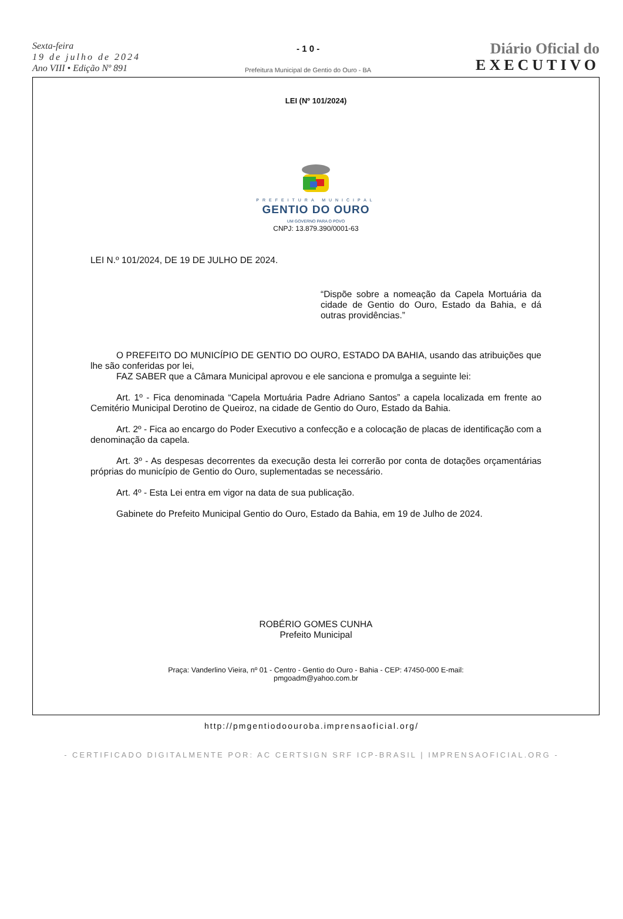Sexta-feira
19 de julho de 2024
Ano VIII • Edição Nº 891
- 1 0 -
Prefeitura Municipal de Gentio do Ouro - BA
Diário Oficial do
EXECUTIVO
LEI (Nº 101/2024)
PREFEITURA MUNICIPAL
GENTIO DO OURO
UM GOVERNO PARA O POVO
CNPJ: 13.879.390/0001-63
LEI N.º 101/2024, DE 19 DE JULHO DE 2024.
“Dispõe sobre a nomeação da Capela Mortuária da cidade de Gentio do Ouro, Estado da Bahia, e dá outras providências.”
O PREFEITO DO MUNICÍPIO DE GENTIO DO OURO, ESTADO DA BAHIA, usando das atribuições que lhe são conferidas por lei,
FAZ SABER que a Câmara Municipal aprovou e ele sanciona e promulga a seguinte lei:
Art. 1º - Fica denominada “Capela Mortuária Padre Adriano Santos” a capela localizada em frente ao Cemitério Municipal Derotino de Queiroz, na cidade de Gentio do Ouro, Estado da Bahia.
Art. 2º - Fica ao encargo do Poder Executivo a confecção e a colocação de placas de identificação com a denominação da capela.
Art. 3º - As despesas decorrentes da execução desta lei correrão por conta de dotações orçamentárias próprias do município de Gentio do Ouro, suplementadas se necessário.
Art. 4º - Esta Lei entra em vigor na data de sua publicação.
Gabinete do Prefeito Municipal Gentio do Ouro, Estado da Bahia, em 19 de Julho de 2024.
ROBÉRIO GOMES CUNHA
Prefeito Municipal
Praça: Vanderlino Vieira, nº 01 - Centro - Gentio do Ouro - Bahia - CEP: 47450-000 E-mail:
pmgoadm@yahoo.com.br
http://pmgentiodoouroba.imprensaoficial.org/
- CERTIFICADO DIGITALMENTE POR: AC CERTSIGN SRF ICP-BRASIL | IMPRENSAOFICIAL.ORG -